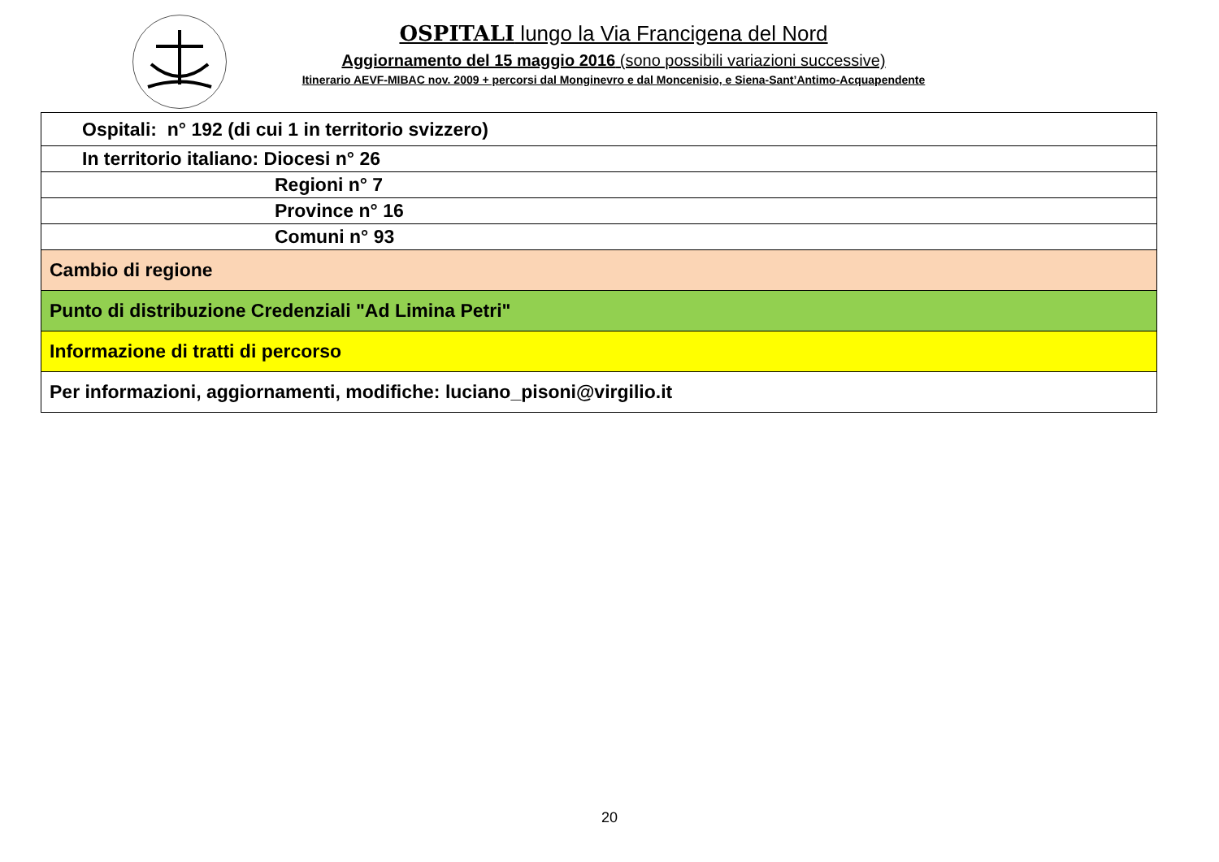OSPITALI lungo la Via Francigena del Nord
Aggiornamento del 15 maggio 2016 (sono possibili variazioni successive)
Itinerario AEVF-MIBAC nov. 2009 + percorsi dal Monginevro e dal Moncenisio, e Siena-Sant’Antimo-Acquapendente
| Ospitali: n° 192 (di cui 1 in territorio svizzero) |
| In territorio italiano: Diocesi n° 26 |
| Regioni n° 7 |
| Province n° 16 |
| Comuni n° 93 |
| Cambio di regione |
| Punto di distribuzione Credenziali "Ad Limina Petri" |
| Informazione di tratti di percorso |
| Per informazioni, aggiornamenti, modifiche: luciano_pisoni@virgilio.it |
20